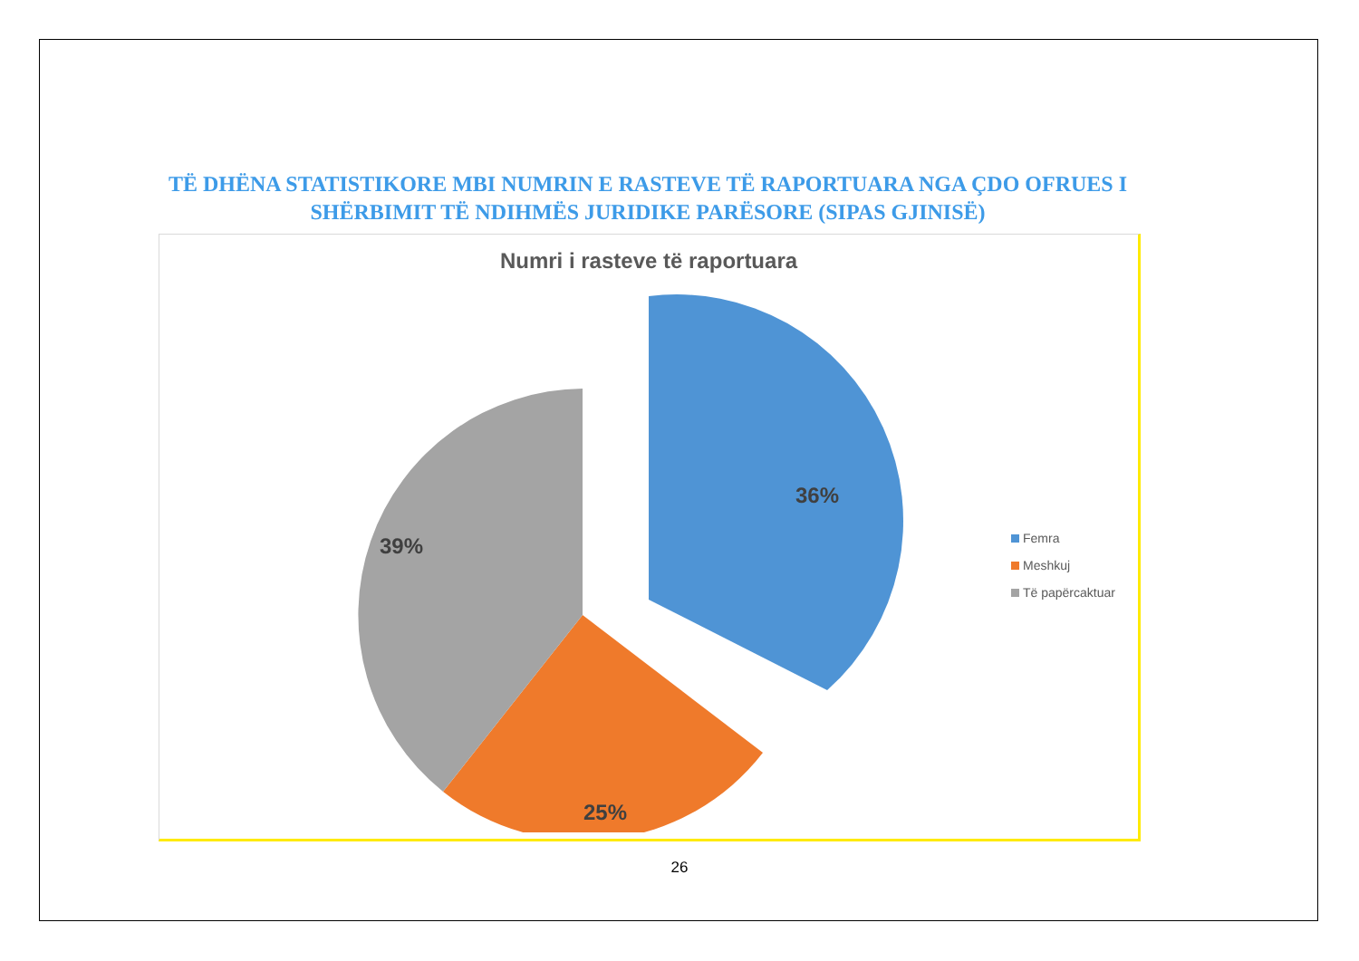TË DHËNA STATISTIKORE MBI NUMRIN E RASTEVE TË RAPORTUARA NGA ÇDO OFRUES I SHËRBIMIT TË NDIHMËS JURIDIKE PARËSORE (SIPAS GJINISË)
Numri i rasteve të raportuara
36%
39%
25%
Femra
Meshkuj
Të papërcaktuar
26